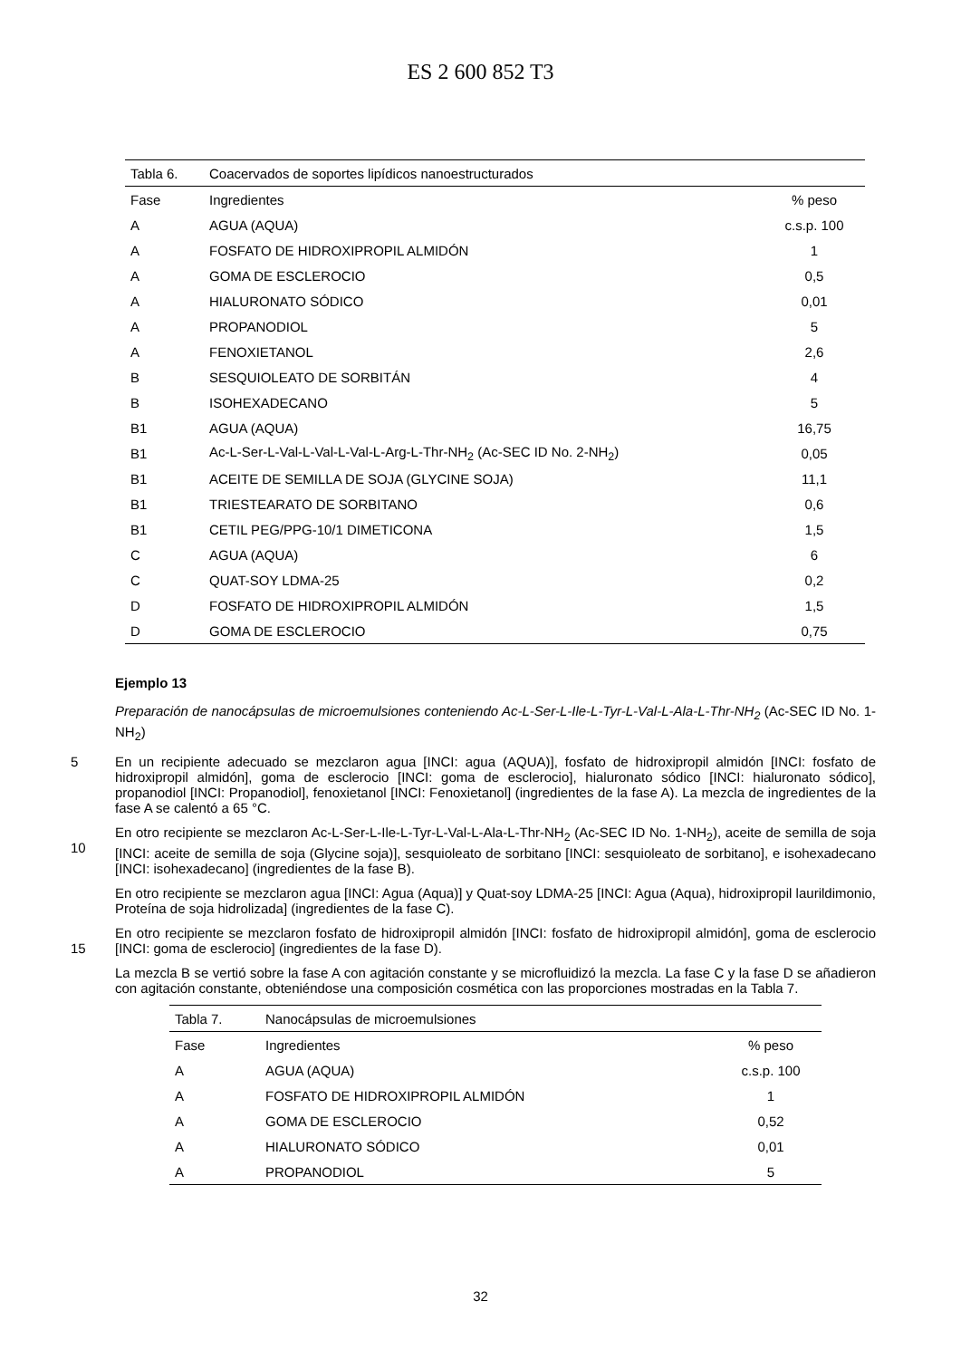ES 2 600 852 T3
| Tabla 6. | Coacervados de soportes lipídicos nanoestructurados | |
| Fase | Ingredientes | % peso |
| A | AGUA (AQUA) | c.s.p. 100 |
| A | FOSFATO DE HIDROXIPROPIL ALMIDÓN | 1 |
| A | GOMA DE ESCLEROCIO | 0,5 |
| A | HIALURONATO SÓDICO | 0,01 |
| A | PROPANODIOL | 5 |
| A | FENOXIETANOL | 2,6 |
| B | SESQUIOLEATO DE SORBITÁN | 4 |
| B | ISOHEXADECANO | 5 |
| B1 | AGUA (AQUA) | 16,75 |
| B1 | Ac-L-Ser-L-Val-L-Val-L-Val-L-Arg-L-Thr-NH<sub>2</sub> (Ac-SEC ID No. 2-NH<sub>2</sub>) | 0,05 |
| B1 | ACEITE DE SEMILLA DE SOJA (GLYCINE SOJA) | 11,1 |
| B1 | TRIESTEARATO DE SORBITANO | 0,6 |
| B1 | CETIL PEG/PPG-10/1 DIMETICONA | 1,5 |
| C | AGUA (AQUA) | 6 |
| C | QUAT-SOY LDMA-25 | 0,2 |
| D | FOSFATO DE HIDROXIPROPIL ALMIDÓN | 1,5 |
| D | GOMA DE ESCLEROCIO | 0,75 |
Ejemplo 13
Preparación de nanocápsulas de microemulsiones conteniendo Ac-L-Ser-L-Ile-L-Tyr-L-Val-L-Ala-L-Thr-NH<sub>2</sub> (Ac-SEC ID No. 1-NH<sub>2</sub>)
5
En un recipiente adecuado se mezclaron agua [INCI: agua (AQUA)], fosfato de hidroxipropil almidón [INCI: fosfato de hidroxipropil almidón], goma de esclerocio [INCI: goma de esclerocio], hialuronato sódico [INCI: hialuronato sódico], propanodiol [INCI: Propanodiol], fenoxietanol [INCI: Fenoxietanol] (ingredientes de la fase A). La mezcla de ingredientes de la fase A se calentó a 65 °C.
10
En otro recipiente se mezclaron Ac-L-Ser-L-Ile-L-Tyr-L-Val-L-Ala-L-Thr-NH<sub>2</sub> (Ac-SEC ID No. 1-NH<sub>2</sub>), aceite de semilla de soja [INCI: aceite de semilla de soja (Glycine soja)], sesquioleato de sorbitano [INCI: sesquioleato de sorbitano], e isohexadecano [INCI: isohexadecano] (ingredientes de la fase B).
En otro recipiente se mezclaron agua [INCI: Agua (Aqua)] y Quat-soy LDMA-25 [INCI: Agua (Aqua), hidroxipropil laurildimonio, Proteína de soja hidrolizada] (ingredientes de la fase C).
15
En otro recipiente se mezclaron fosfato de hidroxipropil almidón [INCI: fosfato de hidroxipropil almidón], goma de esclerocio [INCI: goma de esclerocio] (ingredientes de la fase D).
La mezcla B se vertió sobre la fase A con agitación constante y se microfluidizó la mezcla. La fase C y la fase D se añadieron con agitación constante, obteniéndose una composición cosmética con las proporciones mostradas en la Tabla 7.
| Tabla 7. | Nanocápsulas de microemulsiones | |
| Fase | Ingredientes | % peso |
| A | AGUA (AQUA) | c.s.p. 100 |
| A | FOSFATO DE HIDROXIPROPIL ALMIDÓN | 1 |
| A | GOMA DE ESCLEROCIO | 0,52 |
| A | HIALURONATO SÓDICO | 0,01 |
| A | PROPANODIOL | 5 |
32